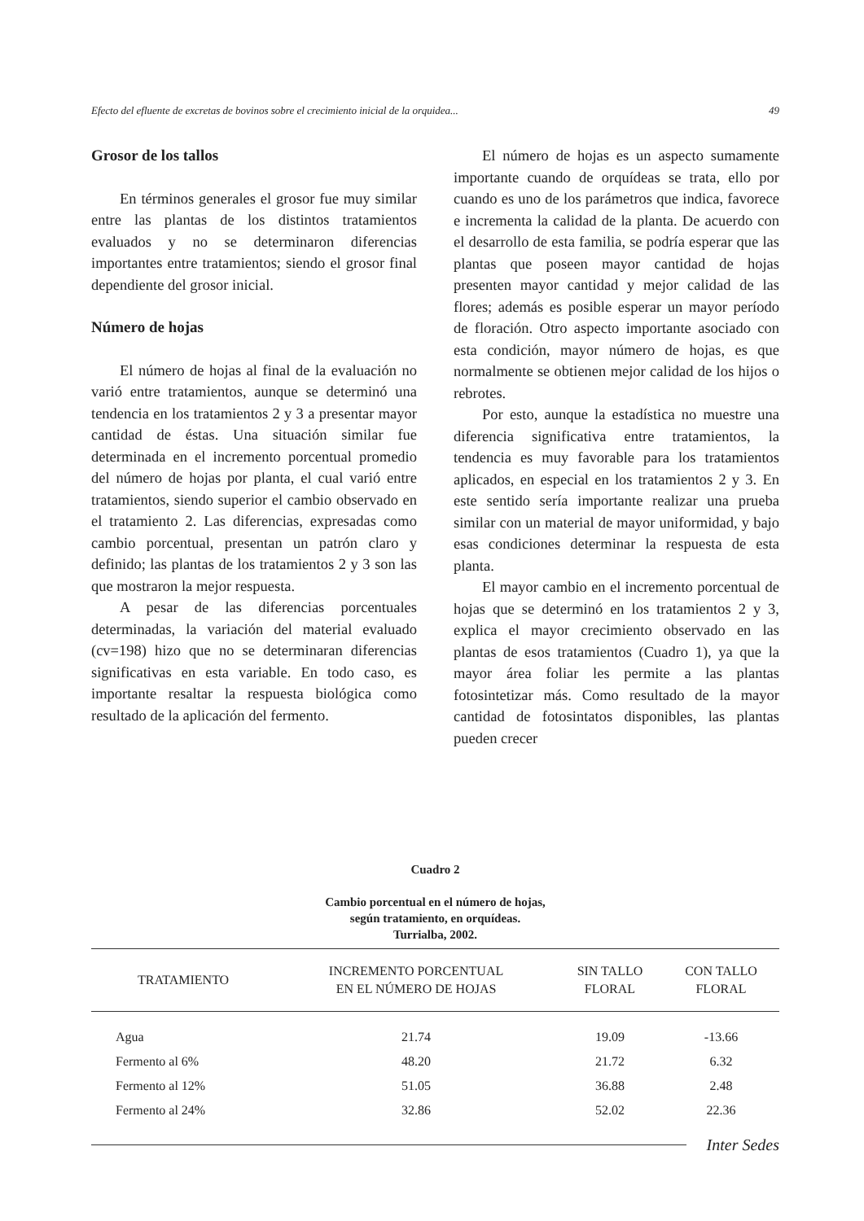Efecto del efluente de excretas de bovinos sobre el crecimiento inicial de la orquidea... 49
Grosor de los tallos
En términos generales el grosor fue muy similar entre las plantas de los distintos tratamientos evaluados y no se determinaron diferencias importantes entre tratamientos; siendo el grosor final dependiente del grosor inicial.
Número de hojas
El número de hojas al final de la evaluación no varió entre tratamientos, aunque se determinó una tendencia en los tratamientos 2 y 3 a presentar mayor cantidad de éstas. Una situación similar fue determinada en el incremento porcentual promedio del número de hojas por planta, el cual varió entre tratamientos, siendo superior el cambio observado en el tratamiento 2. Las diferencias, expresadas como cambio porcentual, presentan un patrón claro y definido; las plantas de los tratamientos 2 y 3 son las que mostraron la mejor respuesta.
A pesar de las diferencias porcentuales determinadas, la variación del material evaluado (cv=198) hizo que no se determinaran diferencias significativas en esta variable. En todo caso, es importante resaltar la respuesta biológica como resultado de la aplicación del fermento.
El número de hojas es un aspecto sumamente importante cuando de orquídeas se trata, ello por cuando es uno de los parámetros que indica, favorece e incrementa la calidad de la planta. De acuerdo con el desarrollo de esta familia, se podría esperar que las plantas que poseen mayor cantidad de hojas presenten mayor cantidad y mejor calidad de las flores; además es posible esperar un mayor período de floración. Otro aspecto importante asociado con esta condición, mayor número de hojas, es que normalmente se obtienen mejor calidad de los hijos o rebrotes.
Por esto, aunque la estadística no muestre una diferencia significativa entre tratamientos, la tendencia es muy favorable para los tratamientos aplicados, en especial en los tratamientos 2 y 3. En este sentido sería importante realizar una prueba similar con un material de mayor uniformidad, y bajo esas condiciones determinar la respuesta de esta planta.
El mayor cambio en el incremento porcentual de hojas que se determinó en los tratamientos 2 y 3, explica el mayor crecimiento observado en las plantas de esos tratamientos (Cuadro 1), ya que la mayor área foliar les permite a las plantas fotosintetizar más. Como resultado de la mayor cantidad de fotosintatos disponibles, las plantas pueden crecer
Cuadro 2
Cambio porcentual en el número de hojas,
según tratamiento, en orquídeas.
Turrialba, 2002.
| TRATAMIENTO | INCREMENTO PORCENTUAL EN EL NÚMERO DE HOJAS | SIN TALLO FLORAL | CON TALLO FLORAL |
| --- | --- | --- | --- |
| Agua | 21.74 | 19.09 | -13.66 |
| Fermento al 6% | 48.20 | 21.72 | 6.32 |
| Fermento al 12% | 51.05 | 36.88 | 2.48 |
| Fermento al 24% | 32.86 | 52.02 | 22.36 |
Inter Sedes